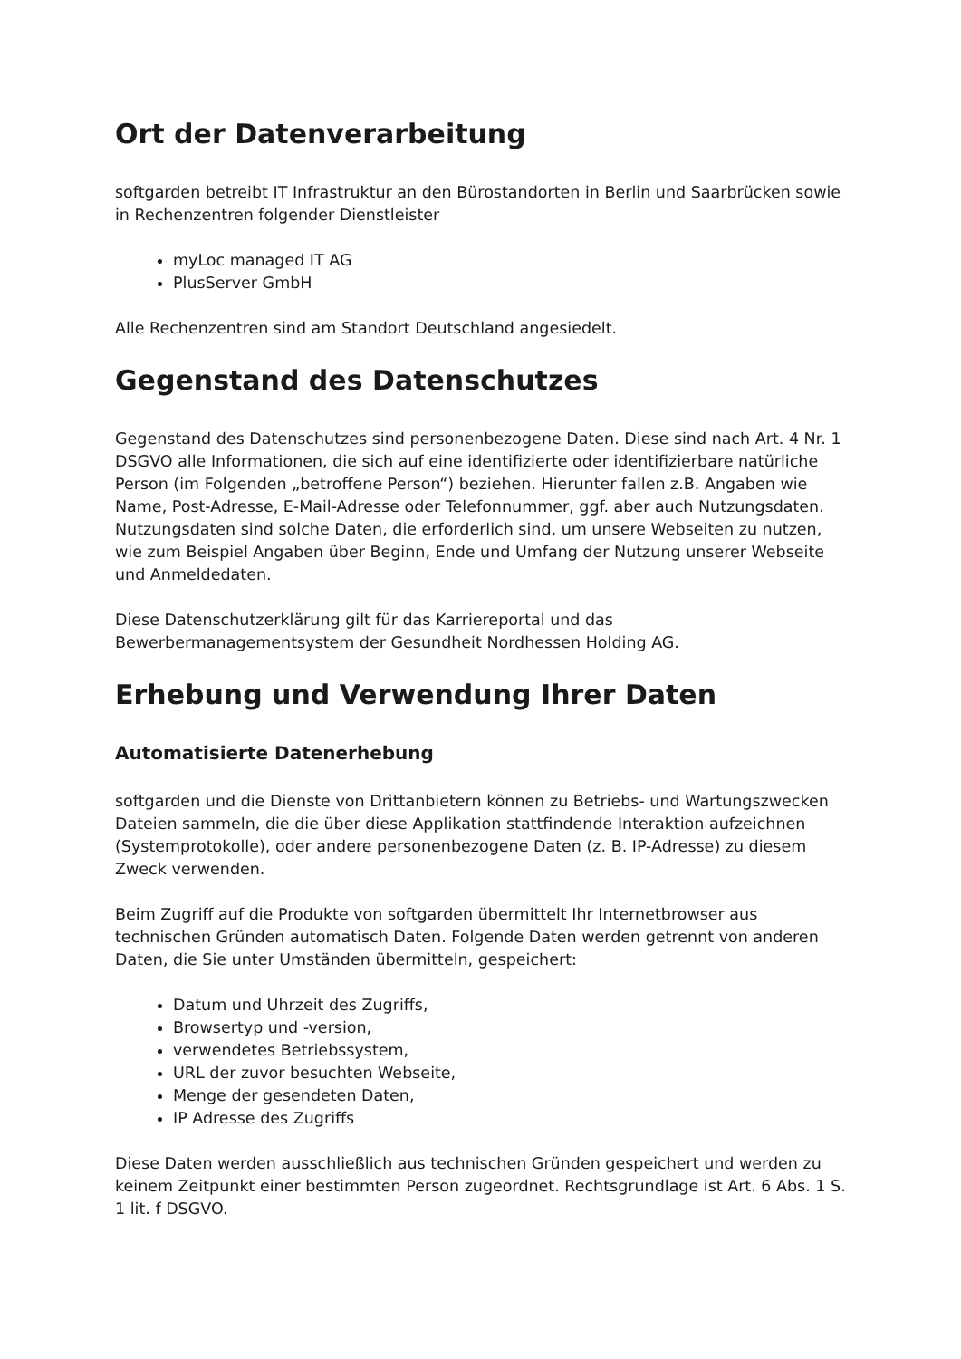Ort der Datenverarbeitung
softgarden betreibt IT Infrastruktur an den Bürostandorten in Berlin und Saarbrücken sowie in Rechenzentren folgender Dienstleister
myLoc managed IT AG
PlusServer GmbH
Alle Rechenzentren sind am Standort Deutschland angesiedelt.
Gegenstand des Datenschutzes
Gegenstand des Datenschutzes sind personenbezogene Daten. Diese sind nach Art. 4 Nr. 1 DSGVO alle Informationen, die sich auf eine identifizierte oder identifizierbare natürliche Person (im Folgenden „betroffene Person“) beziehen. Hierunter fallen z.B. Angaben wie Name, Post-Adresse, E-Mail-Adresse oder Telefonnummer, ggf. aber auch Nutzungsdaten. Nutzungsdaten sind solche Daten, die erforderlich sind, um unsere Webseiten zu nutzen, wie zum Beispiel Angaben über Beginn, Ende und Umfang der Nutzung unserer Webseite und Anmeldedaten.
Diese Datenschutzerklärung gilt für das Karriereportal und das Bewerbermanagementsystem der Gesundheit Nordhessen Holding AG.
Erhebung und Verwendung Ihrer Daten
Automatisierte Datenerhebung
softgarden und die Dienste von Drittanbietern können zu Betriebs- und Wartungszwecken Dateien sammeln, die die über diese Applikation stattfindende Interaktion aufzeichnen (Systemprotokolle), oder andere personenbezogene Daten (z. B. IP-Adresse) zu diesem Zweck verwenden.
Beim Zugriff auf die Produkte von softgarden übermittelt Ihr Internetbrowser aus technischen Gründen automatisch Daten. Folgende Daten werden getrennt von anderen Daten, die Sie unter Umständen übermitteln, gespeichert:
Datum und Uhrzeit des Zugriffs,
Browsertyp und -version,
verwendetes Betriebssystem,
URL der zuvor besuchten Webseite,
Menge der gesendeten Daten,
IP Adresse des Zugriffs
Diese Daten werden ausschließlich aus technischen Gründen gespeichert und werden zu keinem Zeitpunkt einer bestimmten Person zugeordnet. Rechtsgrundlage ist Art. 6 Abs. 1 S. 1 lit. f DSGVO.